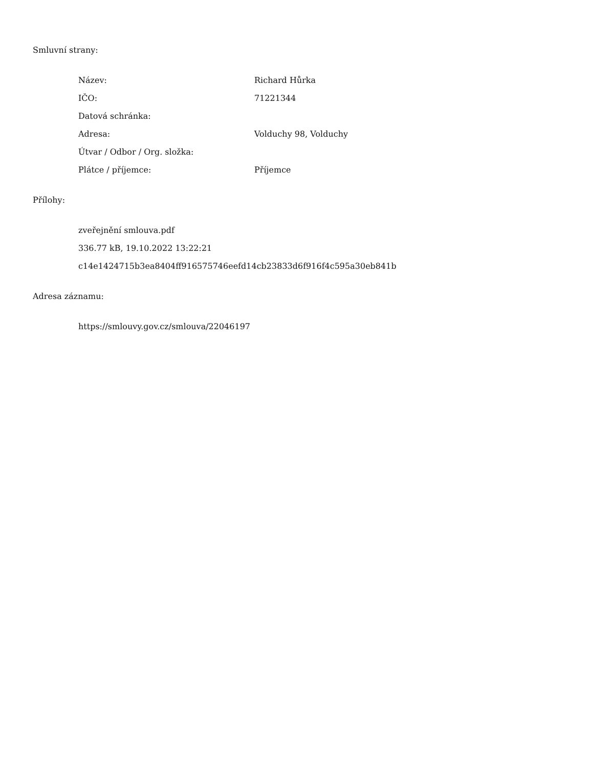Smluvní strany:
Název: Richard Hůrka
IČO: 71221344
Datová schránka:
Adresa: Volduchy 98, Volduchy
Útvar / Odbor / Org. složka:
Plátce / příjemce: Příjemce
Přílohy:
zveřejnění smlouva.pdf
336.77 kB, 19.10.2022 13:22:21
c14e1424715b3ea8404ff916575746eefd14cb23833d6f916f4c595a30eb841b
Adresa záznamu:
https://smlouvy.gov.cz/smlouva/22046197